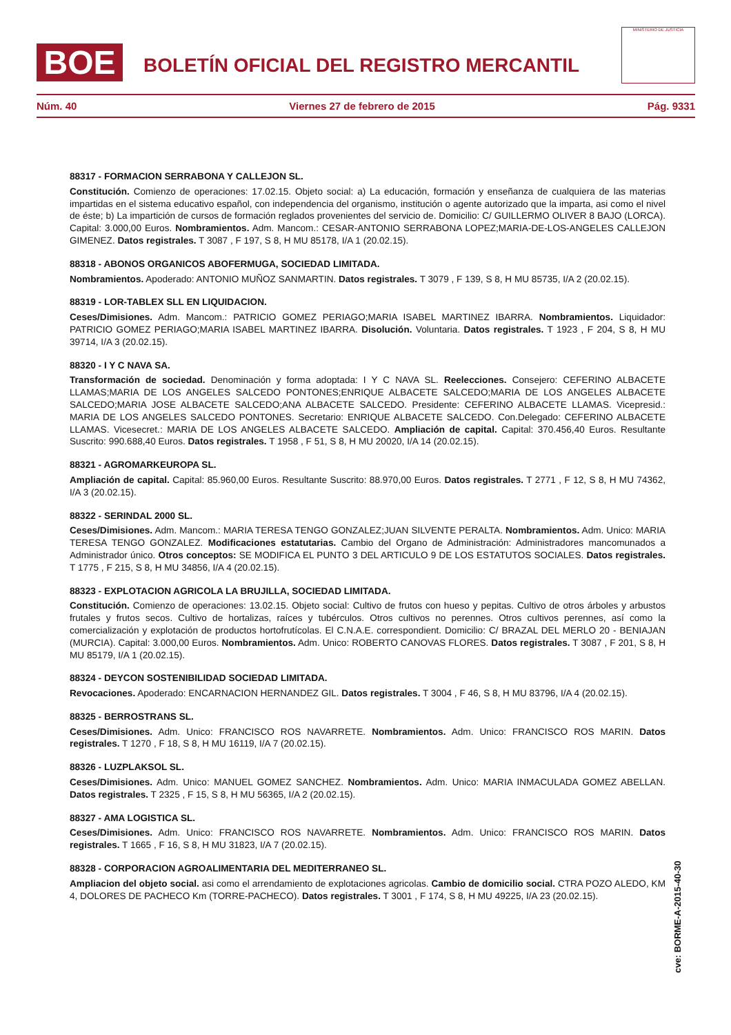BOE
BOLETÍN OFICIAL DEL REGISTRO MERCANTIL
MINISTERIO DE JUSTICIA
Núm. 40 Viernes 27 de febrero de 2015 Pág. 9331
88317 - FORMACION SERRABONA Y CALLEJON SL.
Constitución. Comienzo de operaciones: 17.02.15. Objeto social: a) La educación, formación y enseñanza de cualquiera de las materias impartidas en el sistema educativo español, con independencia del organismo, institución o agente autorizado que la imparta, asi como el nivel de éste; b) La impartición de cursos de formación reglados provenientes del servicio de. Domicilio: C/ GUILLERMO OLIVER 8 BAJO (LORCA). Capital: 3.000,00 Euros. Nombramientos. Adm. Mancom.: CESAR-ANTONIO SERRABONA LOPEZ;MARIA-DE-LOS-ANGELES CALLEJON GIMENEZ. Datos registrales. T 3087 , F 197, S 8, H MU 85178, I/A 1 (20.02.15).
88318 - ABONOS ORGANICOS ABOFERMUGA, SOCIEDAD LIMITADA.
Nombramientos. Apoderado: ANTONIO MUÑOZ SANMARTIN. Datos registrales. T 3079 , F 139, S 8, H MU 85735, I/A 2 (20.02.15).
88319 - LOR-TABLEX SLL EN LIQUIDACION.
Ceses/Dimisiones. Adm. Mancom.: PATRICIO GOMEZ PERIAGO;MARIA ISABEL MARTINEZ IBARRA. Nombramientos. Liquidador: PATRICIO GOMEZ PERIAGO;MARIA ISABEL MARTINEZ IBARRA. Disolución. Voluntaria. Datos registrales. T 1923 , F 204, S 8, H MU 39714, I/A 3 (20.02.15).
88320 - I Y C NAVA SA.
Transformación de sociedad. Denominación y forma adoptada: I Y C NAVA SL. Reelecciones. Consejero: CEFERINO ALBACETE LLAMAS;MARIA DE LOS ANGELES SALCEDO PONTONES;ENRIQUE ALBACETE SALCEDO;MARIA DE LOS ANGELES ALBACETE SALCEDO;MARIA JOSE ALBACETE SALCEDO;ANA ALBACETE SALCEDO. Presidente: CEFERINO ALBACETE LLAMAS. Vicepresid.: MARIA DE LOS ANGELES SALCEDO PONTONES. Secretario: ENRIQUE ALBACETE SALCEDO. Con.Delegado: CEFERINO ALBACETE LLAMAS. Vicesecret.: MARIA DE LOS ANGELES ALBACETE SALCEDO. Ampliación de capital. Capital: 370.456,40 Euros. Resultante Suscrito: 990.688,40 Euros. Datos registrales. T 1958 , F 51, S 8, H MU 20020, I/A 14 (20.02.15).
88321 - AGROMARKEUROPA SL.
Ampliación de capital. Capital: 85.960,00 Euros. Resultante Suscrito: 88.970,00 Euros. Datos registrales. T 2771 , F 12, S 8, H MU 74362, I/A 3 (20.02.15).
88322 - SERINDAL 2000 SL.
Ceses/Dimisiones. Adm. Mancom.: MARIA TERESA TENGO GONZALEZ;JUAN SILVENTE PERALTA. Nombramientos. Adm. Unico: MARIA TERESA TENGO GONZALEZ. Modificaciones estatutarias. Cambio del Organo de Administración: Administradores mancomunados a Administrador único. Otros conceptos: SE MODIFICA EL PUNTO 3 DEL ARTICULO 9 DE LOS ESTATUTOS SOCIALES. Datos registrales. T 1775 , F 215, S 8, H MU 34856, I/A 4 (20.02.15).
88323 - EXPLOTACION AGRICOLA LA BRUJILLA, SOCIEDAD LIMITADA.
Constitución. Comienzo de operaciones: 13.02.15. Objeto social: Cultivo de frutos con hueso y pepitas. Cultivo de otros árboles y arbustos frutales y frutos secos. Cultivo de hortalizas, raíces y tubérculos. Otros cultivos no perennes. Otros cultivos perennes, así como la comercialización y explotación de productos hortofrutícolas. El C.N.A.E. correspondient. Domicilio: C/ BRAZAL DEL MERLO 20 - BENIAJAN (MURCIA). Capital: 3.000,00 Euros. Nombramientos. Adm. Unico: ROBERTO CANOVAS FLORES. Datos registrales. T 3087 , F 201, S 8, H MU 85179, I/A 1 (20.02.15).
88324 - DEYCON SOSTENIBILIDAD SOCIEDAD LIMITADA.
Revocaciones. Apoderado: ENCARNACION HERNANDEZ GIL. Datos registrales. T 3004 , F 46, S 8, H MU 83796, I/A 4 (20.02.15).
88325 - BERROSTRANS SL.
Ceses/Dimisiones. Adm. Unico: FRANCISCO ROS NAVARRETE. Nombramientos. Adm. Unico: FRANCISCO ROS MARIN. Datos registrales. T 1270 , F 18, S 8, H MU 16119, I/A 7 (20.02.15).
88326 - LUZPLAKSOL SL.
Ceses/Dimisiones. Adm. Unico: MANUEL GOMEZ SANCHEZ. Nombramientos. Adm. Unico: MARIA INMACULADA GOMEZ ABELLAN. Datos registrales. T 2325 , F 15, S 8, H MU 56365, I/A 2 (20.02.15).
88327 - AMA LOGISTICA SL.
Ceses/Dimisiones. Adm. Unico: FRANCISCO ROS NAVARRETE. Nombramientos. Adm. Unico: FRANCISCO ROS MARIN. Datos registrales. T 1665 , F 16, S 8, H MU 31823, I/A 7 (20.02.15).
88328 - CORPORACION AGROALIMENTARIA DEL MEDITERRANEO SL.
Ampliacion del objeto social. asi como el arrendamiento de explotaciones agricolas. Cambio de domicilio social. CTRA POZO ALEDO, KM 4, DOLORES DE PACHECO Km (TORRE-PACHECO). Datos registrales. T 3001 , F 174, S 8, H MU 49225, I/A 23 (20.02.15).
cve: BORME-A-2015-40-30